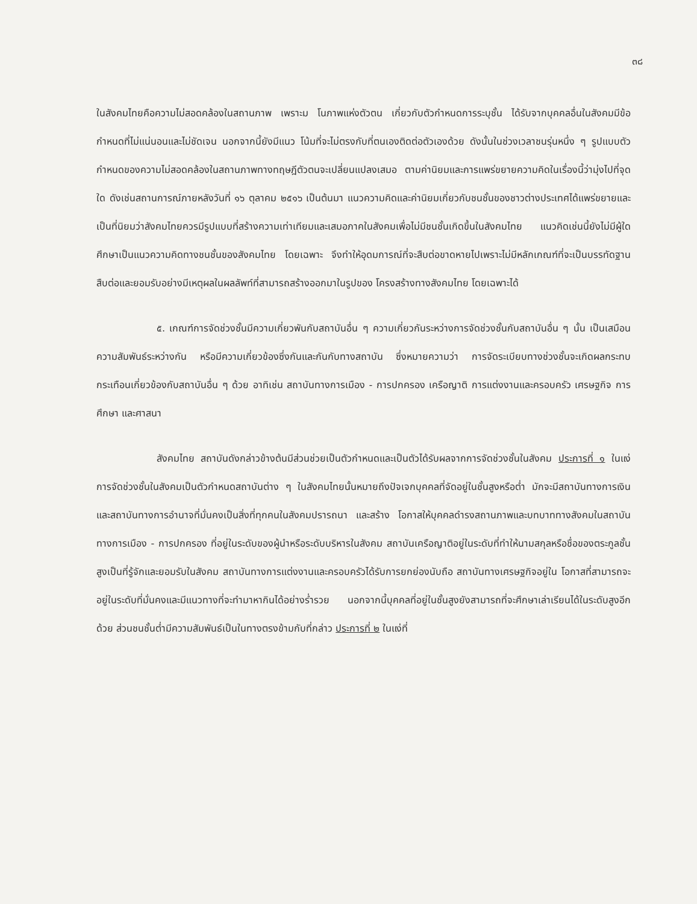๓๘
ในสังคมไทยคือความไม่สอดคล้องในสถานภาพ เพราะม โนภาพแห่งตัวตน เกี่ยวกับตัวกำหนดการระบุชั้น ได้รับจากบุคคลอื่นในสังคมมีข้อกำหนดที่ไม่แน่นอนและไม่ชัดเจน นอกจากนี้ยังมีแนว โน้มที่จะไม่ตรงกับที่ตนเองติดต่อตัวเองด้วย ดังนั้นในช่วงเวลาชนรุ่นหนึ่ง ๆ รูปแบบตัวกำหนดของความไม่สอดคล้องในสถานภาพทางทฤษฎีตัวตนจะเปลี่ยนแปลงเสมอ ตามค่านิยมและการแพร่ขยายความคิดในเรื่องนี้ว่ามุ่งไปที่จุดใด ดังเช่นสถานการณ์ภายหลังวันที่ ๑๖ ตุลาคม ๒๕๑๖ เป็นต้นมา แนวความคิดและค่านิยมเกี่ยวกับชนชั้นของชาวต่างประเทศได้แพร่ขยายและเป็นที่นิยมว่าสังคมไทยควรมีรูปแบบที่สร้างความเท่าเทียมและเสมอภาคในสังคมเพื่อไม่มีชนชั้นเกิดขึ้นในสังคมไทย แนวคิดเช่นนี้ยังไม่มีผู้ใดศึกษาเป็นแนวความคิดทางชนชั้นของสังคมไทย โดยเฉพาะ จึงทำให้อุดมการณ์ที่จะสืบต่อขาดหายไปเพราะไม่มีหลักเกณฑ์ที่จะเป็นบรรทัดฐานสืบต่อและยอมรับอย่างมีเหตุผลในผลลัพท์ที่สามารถสร้างออกมาในรูปของ โครงสร้างทางสังคมไทย โดยเฉพาะได้
๕. เกณฑ์การจัดช่วงชั้นมีความเกี่ยวพันกับสถาบันอื่น ๆ ความเกี่ยวกันระหว่างการจัดช่วงชั้นกับสถาบันอื่น ๆ นั้น เป็นเสมือนความสัมพันธ์ระหว่างกัน หรือมีความเกี่ยวข้องซึ่งกันและกันกับทางสถาบัน ซึ่งหมายความว่า การจัดระเบียบทางช่วงชั้นจะเกิดผลกระทบกระเทือนเกี่ยวข้องกับสถาบันอื่น ๆ ด้วย อาทิเช่น สถาบันทางการเมือง - การปกครอง เครือญาติ การแต่งงานและครอบครัว เศรษฐกิจ การศึกษา และศาสนา
สังคมไทย สถาบันดังกล่าวข้างต้นมีส่วนช่วยเป็นตัวกำหนดและเป็นตัวได้รับผลจากการจัดช่วงชั้นในสังคม ประการที่ ๑ ในแง่การจัดช่วงชั้นในสังคมเป็นตัวกำหนดสถาบันต่าง ๆ ในสังคมไทยนั้นหมายถึงปัจเจกบุคคลที่จัดอยู่ในชั้นสูงหรือต่ำ มักจะมีสถาบันทางการเงินและสถาบันทางการอำนาจที่มั่นคงเป็นสิ่งที่ทุกคนในสังคมปรารถนา และสร้าง โอกาสให้บุคคลดำรงสถานภาพและบทบาททางสังคมในสถาบันทางการเมือง - การปกครอง ที่อยู่ในระดับของผู้นำหรือระดับบริหารในสังคม สถาบันเครือญาติอยู่ในระดับที่ทำให้นามสกุลหรือชื่อของตระกูลชั้นสูงเป็นที่รู้จักและยอมรับในสังคม สถาบันทางการแต่งงานและครอบครัวได้รับการยกย่องนับถือ สถาบันทางเศรษฐกิจอยู่ใน โอกาสที่สามารถจะอยู่ในระดับที่มั่นคงและมีแนวทางที่จะทำมาหากินได้อย่างร่ำรวย นอกจากนี้บุคคลที่อยู่ในชั้นสูงยังสามารถที่จะศึกษาเล่าเรียนได้ในระดับสูงอีกด้วย ส่วนชนชั้นต่ำมีความสัมพันธ์เป็นในทางตรงข้ามกับที่กล่าว ประการที่ ๒ ในแง่ที่